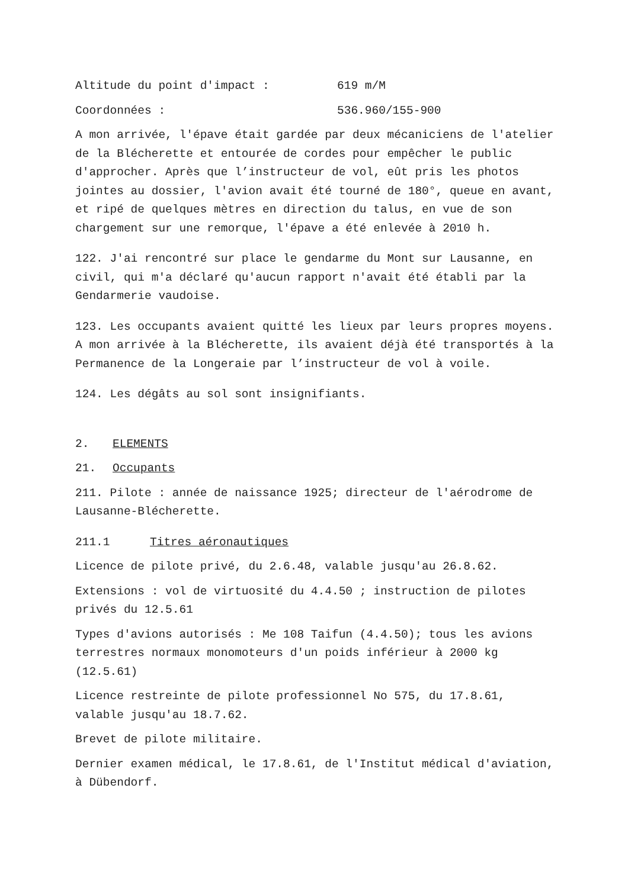Altitude du point d'impact : 619 m/M
Coordonnées : 536.960/155-900
A mon arrivée, l'épave était gardée par deux mécaniciens de l'atelier de la Blécherette et entourée de cordes pour empêcher le public d'approcher. Après que l’instructeur de vol, eût pris les photos jointes au dossier, l'avion avait été tourné de 180°, queue en avant, et ripé de quelques mètres en direction du talus, en vue de son chargement sur une remorque, l'épave a été enlevée à 2010 h.
122. J'ai rencontré sur place le gendarme du Mont sur Lausanne, en civil, qui m'a déclaré qu'aucun rapport n'avait été établi par la Gendarmerie vaudoise.
123. Les occupants avaient quitté les lieux par leurs propres moyens. A mon arrivée à la Blécherette, ils avaient déjà été transportés à la Permanence de la Longeraie par l’instructeur de vol à voile.
124. Les dégâts au sol sont insignifiants.
2. ELEMENTS
21. Occupants
211. Pilote : année de naissance 1925; directeur de l'aérodrome de Lausanne-Blécherette.
211.1 Titres aéronautiques
Licence de pilote privé, du 2.6.48, valable jusqu'au 26.8.62.
Extensions : vol de virtuosité du 4.4.50 ; instruction de pilotes privés du 12.5.61
Types d'avions autorisés : Me 108 Taifun (4.4.50); tous les avions terrestres normaux monomoteurs d'un poids inférieur à 2000 kg (12.5.61)
Licence restreinte de pilote professionnel No 575, du 17.8.61, valable jusqu'au 18.7.62.
Brevet de pilote militaire.
Dernier examen médical, le 17.8.61, de l'Institut médical d'aviation, à Dübendorf.